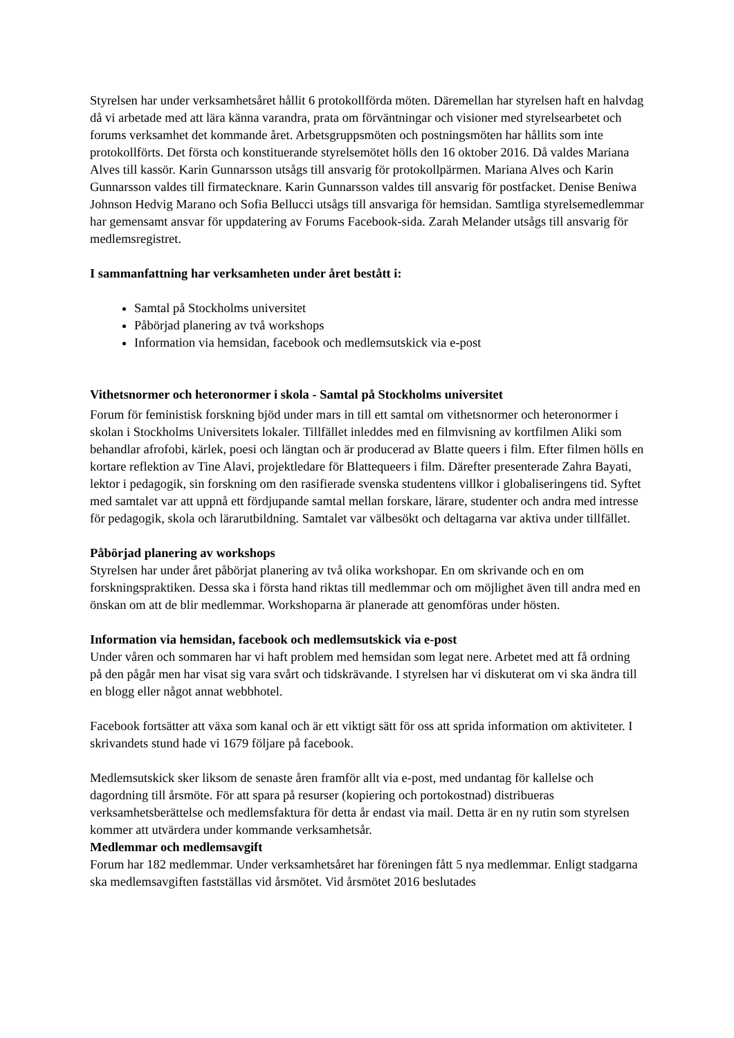Styrelsen har under verksamhetsåret hållit 6 protokollförda möten. Däremellan har styrelsen haft en halvdag då vi arbetade med att lära känna varandra, prata om förväntningar och visioner med styrelsearbetet och forums verksamhet det kommande året. Arbetsgruppsmöten och postningsmöten har hållits som inte protokollförts. Det första och konstituerande styrelsemötet hölls den 16 oktober 2016. Då valdes Mariana Alves till kassör. Karin Gunnarsson utsågs till ansvarig för protokollpärmen. Mariana Alves och Karin Gunnarsson valdes till firmatecknare. Karin Gunnarsson valdes till ansvarig för postfacket. Denise Beniwa Johnson Hedvig Marano och Sofia Bellucci utsågs till ansvariga för hemsidan. Samtliga styrelsemedlemmar har gemensamt ansvar för uppdatering av Forums Facebook-sida. Zarah Melander utsågs till ansvarig för medlemsregistret.
I sammanfattning har verksamheten under året bestått i:
Samtal på Stockholms universitet
Påbörjad planering av två workshops
Information via hemsidan, facebook och medlemsutskick via e-post
Vithetsnormer och heteronormer i skola - Samtal på Stockholms universitet
Forum för feministisk forskning bjöd under mars in till ett samtal om vithetsnormer och heteronormer i skolan i Stockholms Universitets lokaler. Tillfället inleddes med en filmvisning av kortfilmen Aliki som behandlar afrofobi, kärlek, poesi och längtan och är producerad av Blatte queers i film. Efter filmen hölls en kortare reflektion av Tine Alavi, projektledare för Blattequeers i film. Därefter presenterade Zahra Bayati, lektor i pedagogik, sin forskning om den rasifierade svenska studentens villkor i globaliseringens tid. Syftet med samtalet var att uppnå ett fördjupande samtal mellan forskare, lärare, studenter och andra med intresse för pedagogik, skola och lärarutbildning. Samtalet var välbesökt och deltagarna var aktiva under tillfället.
Påbörjad planering av workshops
Styrelsen har under året påbörjat planering av två olika workshopar. En om skrivande och en om forskningspraktiken. Dessa ska i första hand riktas till medlemmar och om möjlighet även till andra med en önskan om att de blir medlemmar. Workshoparna är planerade att genomföras under hösten.
Information via hemsidan, facebook och medlemsutskick via e-post
Under våren och sommaren har vi haft problem med hemsidan som legat nere. Arbetet med att få ordning på den pågår men har visat sig vara svårt och tidskrävande. I styrelsen har vi diskuterat om vi ska ändra till en blogg eller något annat webbhotel.
Facebook fortsätter att växa som kanal och är ett viktigt sätt för oss att sprida information om aktiviteter. I skrivandets stund hade vi 1679 följare på facebook.
Medlemsutskick sker liksom de senaste åren framför allt via e-post, med undantag för kallelse och dagordning till årsmöte. För att spara på resurser (kopiering och portokostnad) distribueras verksamhetsberättelse och medlemsfaktura för detta år endast via mail. Detta är en ny rutin som styrelsen kommer att utvärdera under kommande verksamhetsår.
Medlemmar och medlemsavgift
Forum har 182 medlemmar. Under verksamhetsåret har föreningen fått 5 nya medlemmar. Enligt stadgarna ska medlemsavgiften fastställas vid årsmötet. Vid årsmötet 2016 beslutades